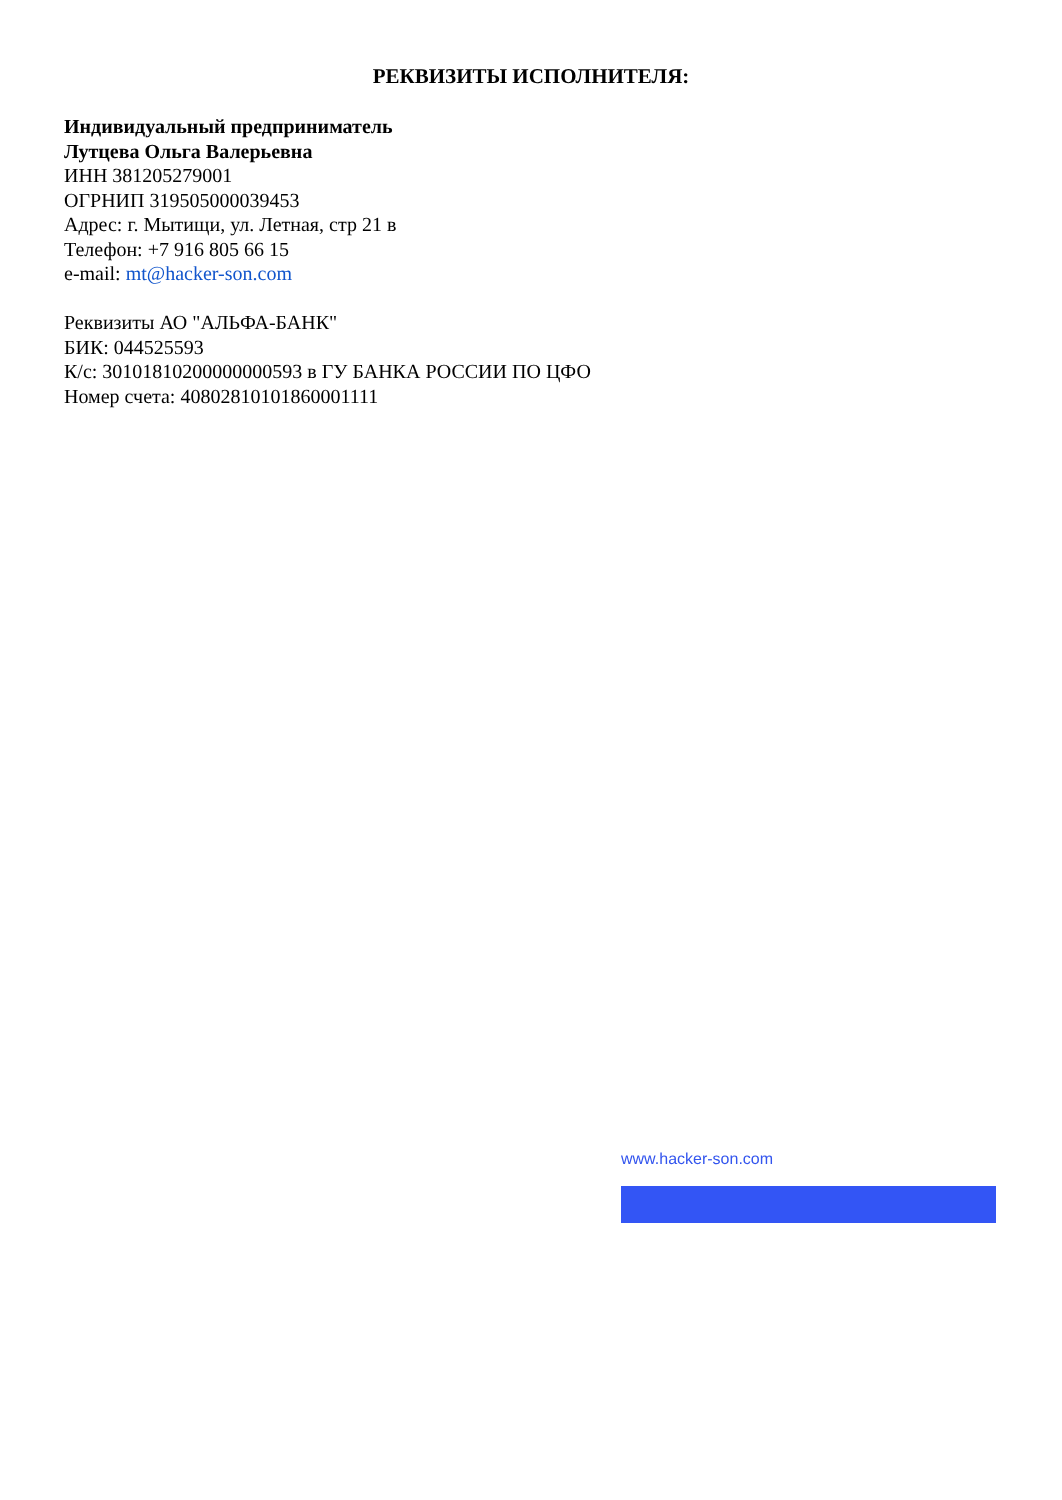РЕКВИЗИТЫ ИСПОЛНИТЕЛЯ:
Индивидуальный предприниматель
Лутцева Ольга Валерьевна
ИНН 381205279001
ОГРНИП 319505000039453
Адрес: г. Мытищи, ул. Летная, стр 21 в
Телефон: +7 916 805 66 15
e-mail: mt@hacker-son.com
Реквизиты АО "АЛЬФА-БАНК"
БИК: 044525593
К/с: 30101810200000000593 в ГУ БАНКА РОССИИ ПО ЦФО
Номер счета: 40802810101860001111
www.hacker-son.com